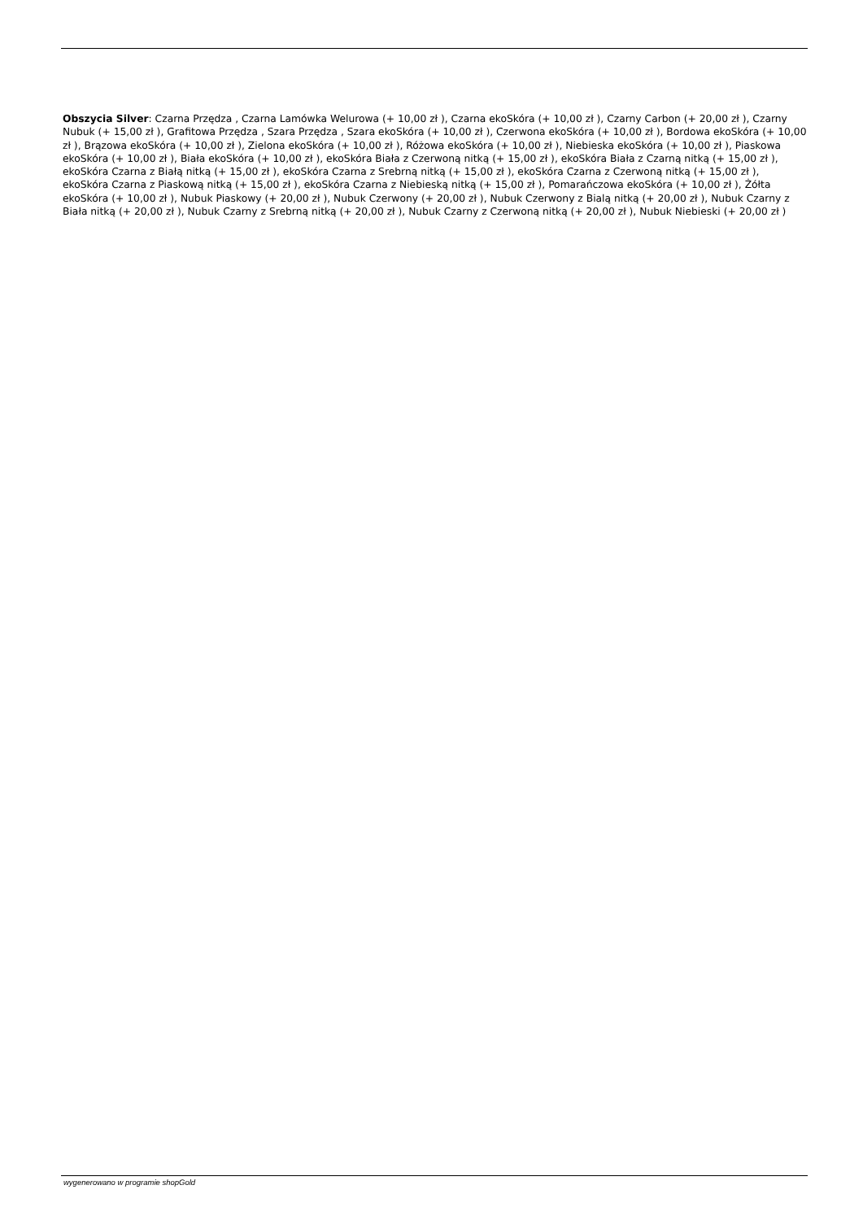Obszycia Silver: Czarna Przędza , Czarna Lamówka Welurowa (+ 10,00 zł ), Czarna ekoSkóra (+ 10,00 zł ), Czarny Carbon (+ 20,00 zł ), Czarny Nubuk (+ 15,00 zł ), Grafitowa Przędza , Szara Przędza , Szara ekoSkóra (+ 10,00 zł ), Czerwona ekoSkóra (+ 10,00 zł ), Bordowa ekoSkóra (+ 10,00 zł ), Brązowa ekoSkóra (+ 10,00 zł ), Zielona ekoSkóra (+ 10,00 zł ), Różowa ekoSkóra (+ 10,00 zł ), Niebieska ekoSkóra (+ 10,00 zł ), Piaskowa ekoSkóra (+ 10,00 zł ), Biała ekoSkóra (+ 10,00 zł ), ekoSkóra Biała z Czerwoną nitką (+ 15,00 zł ), ekoSkóra Biała z Czarną nitką (+ 15,00 zł ), ekoSkóra Czarna z Białą nitką (+ 15,00 zł ), ekoSkóra Czarna z Srebrną nitką (+ 15,00 zł ), ekoSkóra Czarna z Czerwoną nitką (+ 15,00 zł ), ekoSkóra Czarna z Piaskową nitką (+ 15,00 zł ), ekoSkóra Czarna z Niebieską nitką (+ 15,00 zł ), Pomarańczowa ekoSkóra (+ 10,00 zł ), Żółta ekoSkóra (+ 10,00 zł ), Nubuk Piaskowy (+ 20,00 zł ), Nubuk Czerwony (+ 20,00 zł ), Nubuk Czerwony z Bialą nitką (+ 20,00 zł ), Nubuk Czarny z Biała nitką (+ 20,00 zł ), Nubuk Czarny z Srebrną nitką (+ 20,00 zł ), Nubuk Czarny z Czerwoną nitką (+ 20,00 zł ), Nubuk Niebieski (+ 20,00 zł )
wygenerowano w programie shopGold